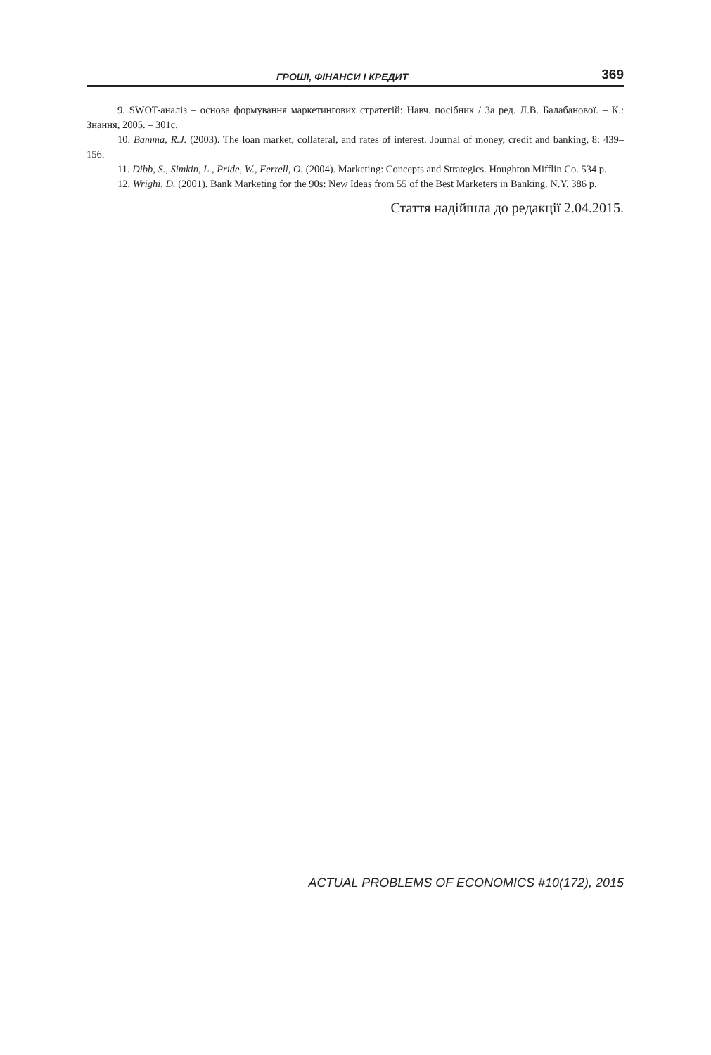ГРОШІ, ФІНАНСИ І КРЕДИТ 369
9. SWOT-аналіз – основа формування маркетингових стратегій: Навч. посібник / За ред. Л.В. Балабанової. – К.: Знання, 2005. – 301с.
10. Bamma, R.J. (2003). The loan market, collateral, and rates of interest. Journal of money, credit and banking, 8: 439–156.
11. Dibb, S., Simkin, L., Pride, W., Ferrell, O. (2004). Marketing: Concepts and Strategics. Houghton Mifflin Co. 534 p.
12. Wrighi, D. (2001). Bank Marketing for the 90s: New Ideas from 55 of the Best Marketers in Banking. N.Y. 386 p.
Стаття надійшла до редакції 2.04.2015.
ACTUAL PROBLEMS OF ECONOMICS #10(172), 2015